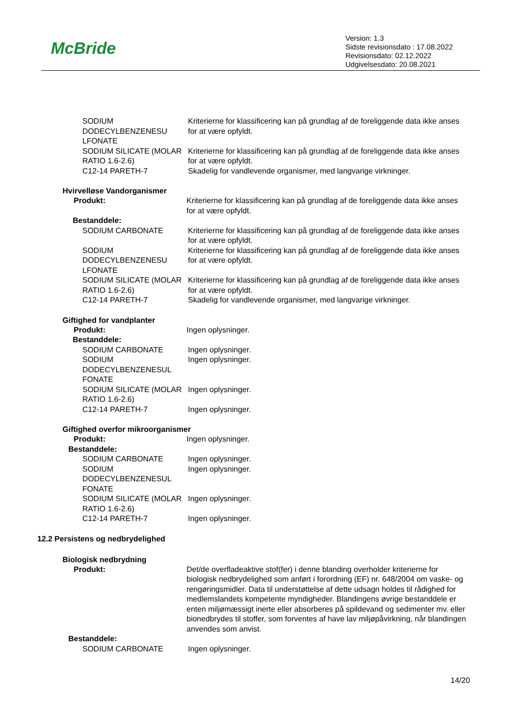McBride
Version: 1.3
Sidste revisionsdato : 17.08.2022
Revisionsdato: 02.12.2022
Udgivelsesdato: 20.08.2021
SODIUM DODECYLBENZENESU LFONATE
Kriterierne for klassificering kan på grundlag af de foreliggende data ikke anses for at være opfyldt.
SODIUM SILICATE (MOLAR RATIO 1.6-2.6)
Kriterierne for klassificering kan på grundlag af de foreliggende data ikke anses for at være opfyldt.
C12-14 PARETH-7 Skadelig for vandlevende organismer, med langvarige virkninger.
Hvirvelløse Vandorganismer
Produkt: Kriterierne for klassificering kan på grundlag af de foreliggende data ikke anses for at være opfyldt.
Bestanddele:
SODIUM CARBONATE Kriterierne for klassificering kan på grundlag af de foreliggende data ikke anses for at være opfyldt.
SODIUM DODECYLBENZENESU LFONATE
Kriterierne for klassificering kan på grundlag af de foreliggende data ikke anses for at være opfyldt.
SODIUM SILICATE (MOLAR RATIO 1.6-2.6)
Kriterierne for klassificering kan på grundlag af de foreliggende data ikke anses for at være opfyldt.
C12-14 PARETH-7 Skadelig for vandlevende organismer, med langvarige virkninger.
Giftighed for vandplanter
Produkt: Ingen oplysninger.
Bestanddele:
SODIUM CARBONATE Ingen oplysninger.
SODIUM DODECYLBENZENESUL FONATE
Ingen oplysninger.
SODIUM SILICATE (MOLAR RATIO 1.6-2.6)
Ingen oplysninger.
C12-14 PARETH-7 Ingen oplysninger.
Giftighed overfor mikroorganismer
Produkt: Ingen oplysninger.
Bestanddele:
SODIUM CARBONATE Ingen oplysninger.
SODIUM DODECYLBENZENESUL FONATE
Ingen oplysninger.
SODIUM SILICATE (MOLAR RATIO 1.6-2.6)
Ingen oplysninger.
C12-14 PARETH-7 Ingen oplysninger.
12.2 Persistens og nedbrydelighed
Biologisk nedbrydning
Produkt: Det/de overfladeaktive stof(fer) i denne blanding overholder kriterierne for biologisk nedbrydelighed som anført i forordning (EF) nr. 648/2004 om vaske- og rengøringsmidler. Data til understøttelse af dette udsagn holdes til rådighed for medlemslandets kompetente myndigheder. Blandingens øvrige bestanddele er enten miljømæssigt inerte eller absorberes på spildevand og sedimenter mv. eller bionedbrydes til stoffer, som forventes af have lav miljøpåvirkning, når blandingen anvendes som anvist.
Bestanddele:
SODIUM CARBONATE Ingen oplysninger.
14/20